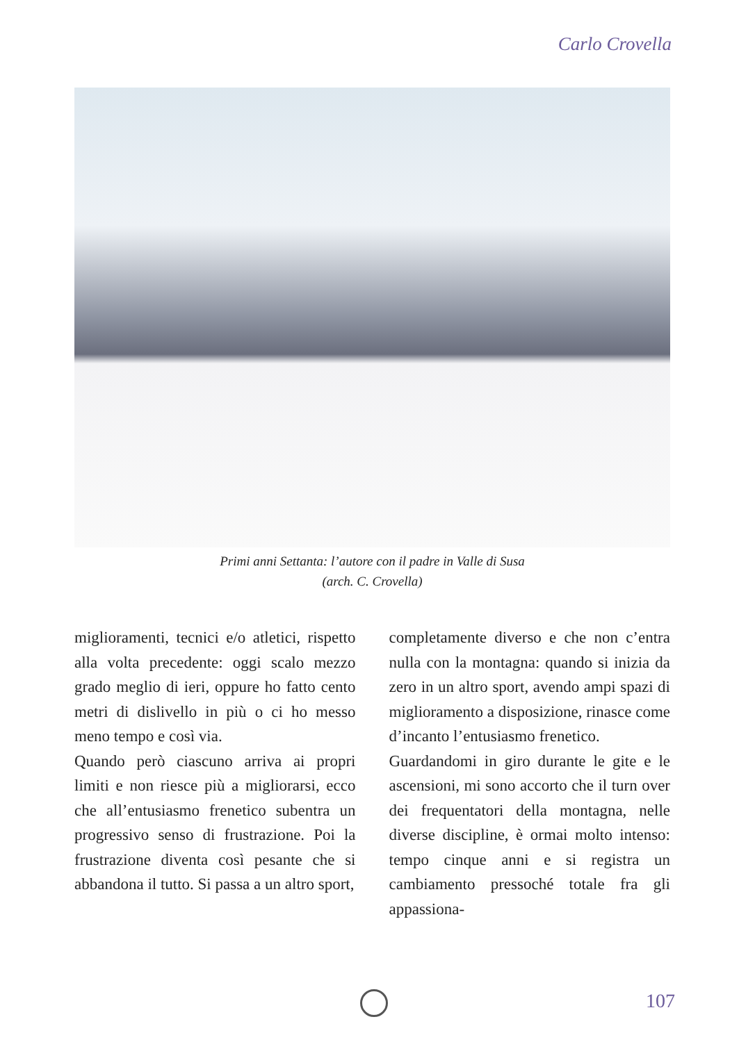Carlo Crovella
Primi anni Settanta: l’autore con il padre in Valle di Susa
(arch. C. Crovella)
miglioramenti, tecnici e/o atletici, rispetto alla volta precedente: oggi scalo mezzo grado meglio di ieri, oppure ho fatto cento metri di dislivello in più o ci ho messo meno tempo e così via.
Quando però ciascuno arriva ai propri limiti e non riesce più a migliorarsi, ecco che all’entusiasmo frenetico subentra un progressivo senso di frustrazione. Poi la frustrazione diventa così pesante che si abbandona il tutto. Si passa a un altro sport,
completamente diverso e che non c’entra nulla con la montagna: quando si inizia da zero in un altro sport, avendo ampi spazi di miglioramento a disposizione, rinasce come d’incanto l’entusiasmo frenetico.
Guardandomi in giro durante le gite e le ascensioni, mi sono accorto che il turn over dei frequentatori della montagna, nelle diverse discipline, è ormai molto intenso: tempo cinque anni e si registra un cambiamento pressoché totale fra gli appassiona-
107